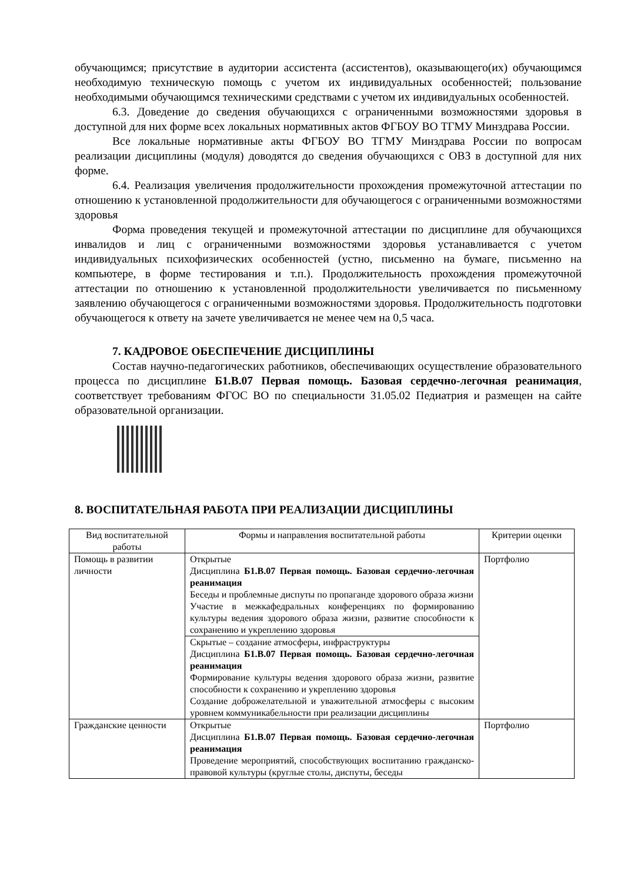обучающимся; присутствие в аудитории ассистента (ассистентов), оказывающего(их) обучающимся необходимую техническую помощь с учетом их индивидуальных особенностей; пользование необходимыми обучающимся техническими средствами с учетом их индивидуальных особенностей.
6.3. Доведение до сведения обучающихся с ограниченными возможностями здоровья в доступной для них форме всех локальных нормативных актов ФГБОУ ВО ТГМУ Минздрава России.
Все локальные нормативные акты ФГБОУ ВО ТГМУ Минздрава России по вопросам реализации дисциплины (модуля) доводятся до сведения обучающихся с ОВЗ в доступной для них форме.
6.4. Реализация увеличения продолжительности прохождения промежуточной аттестации по отношению к установленной продолжительности для обучающегося с ограниченными возможностями здоровья
Форма проведения текущей и промежуточной аттестации по дисциплине для обучающихся инвалидов и лиц с ограниченными возможностями здоровья устанавливается с учетом индивидуальных психофизических особенностей (устно, письменно на бумаге, письменно на компьютере, в форме тестирования и т.п.). Продолжительность прохождения промежуточной аттестации по отношению к установленной продолжительности увеличивается по письменному заявлению обучающегося с ограниченными возможностями здоровья. Продолжительность подготовки обучающегося к ответу на зачете увеличивается не менее чем на 0,5 часа.
7. КАДРОВОЕ ОБЕСПЕЧЕНИЕ ДИСЦИПЛИНЫ
Состав научно-педагогических работников, обеспечивающих осуществление образовательного процесса по дисциплине Б1.В.07 Первая помощь. Базовая сердечно-легочная реанимация, соответствует требованиям ФГОС ВО по специальности 31.05.02 Педиатрия и размещен на сайте образовательной организации.
8. ВОСПИТАТЕЛЬНАЯ РАБОТА ПРИ РЕАЛИЗАЦИИ ДИСЦИПЛИНЫ
| Вид воспитательной работы | Формы и направления воспитательной работы | Критерии оценки |
| --- | --- | --- |
| Помощь в развитии личности | Открытые Дисциплина Б1.В.07 Первая помощь. Базовая сердечно-легочная реанимация Беседы и проблемные диспуты по пропаганде здорового образа жизни Участие в межкафедральных конференциях по формированию культуры ведения здорового образа жизни, развитие способности к сохранению и укреплению здоровья | Портфолио |
| | Скрытые – создание атмосферы, инфраструктуры Дисциплина Б1.В.07 Первая помощь. Базовая сердечно-легочная реанимация Формирование культуры ведения здорового образа жизни, развитие способности к сохранению и укреплению здоровья Создание доброжелательной и уважительной атмосферы с высоким уровнем коммуникабельности при реализации дисциплины | |
| Гражданские ценности | Открытые Дисциплина Б1.В.07 Первая помощь. Базовая сердечно-легочная реанимация Проведение мероприятий, способствующих воспитанию гражданско-правовой культуры (круглые столы, диспуты, беседы | Портфолио |